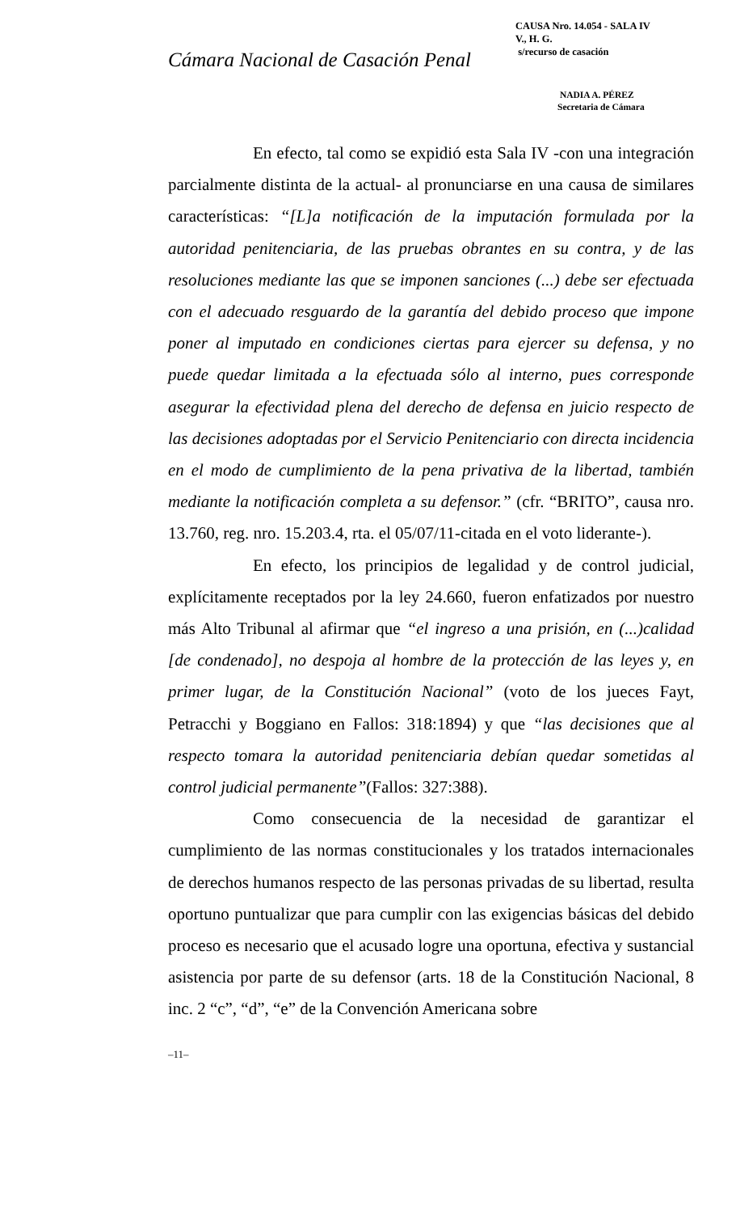Cámara Nacional de Casación Penal
CAUSA Nro. 14.054 - SALA IV
V., H. G.
s/recurso de casación
NADIA A. PÉREZ
Secretaria de Cámara
En efecto, tal como se expidió esta Sala IV -con una integración parcialmente distinta de la actual- al pronunciarse en una causa de similares características: “[L]a notificación de la imputación formulada por la autoridad penitenciaria, de las pruebas obrantes en su contra, y de las resoluciones mediante las que se imponen sanciones (...) debe ser efectuada con el adecuado resguardo de la garantía del debido proceso que impone poner al imputado en condiciones ciertas para ejercer su defensa, y no puede quedar limitada a la efectuada sólo al interno, pues corresponde asegurar la efectividad plena del derecho de defensa en juicio respecto de las decisiones adoptadas por el Servicio Penitenciario con directa incidencia en el modo de cumplimiento de la pena privativa de la libertad, también mediante la notificación completa a su defensor.” (cfr. “BRITO”, causa nro. 13.760, reg. nro. 15.203.4, rta. el 05/07/11-citada en el voto liderante-).
En efecto, los principios de legalidad y de control judicial, explícitamente receptados por la ley 24.660, fueron enfatizados por nuestro más Alto Tribunal al afirmar que “el ingreso a una prisión, en (...)calidad [de condenado], no despoja al hombre de la protección de las leyes y, en primer lugar, de la Constitución Nacional” (voto de los jueces Fayt, Petracchi y Boggiano en Fallos: 318:1894) y que “las decisiones que al respecto tomara la autoridad penitenciaria debían quedar sometidas al control judicial permanente”(Fallos: 327:388).
Como consecuencia de la necesidad de garantizar el cumplimiento de las normas constitucionales y los tratados internacionales de derechos humanos respecto de las personas privadas de su libertad, resulta oportuno puntualizar que para cumplir con las exigencias básicas del debido proceso es necesario que el acusado logre una oportuna, efectiva y sustancial asistencia por parte de su defensor (arts. 18 de la Constitución Nacional, 8 inc. 2 “c”, “d”, “e” de la Convención Americana sobre
–11–